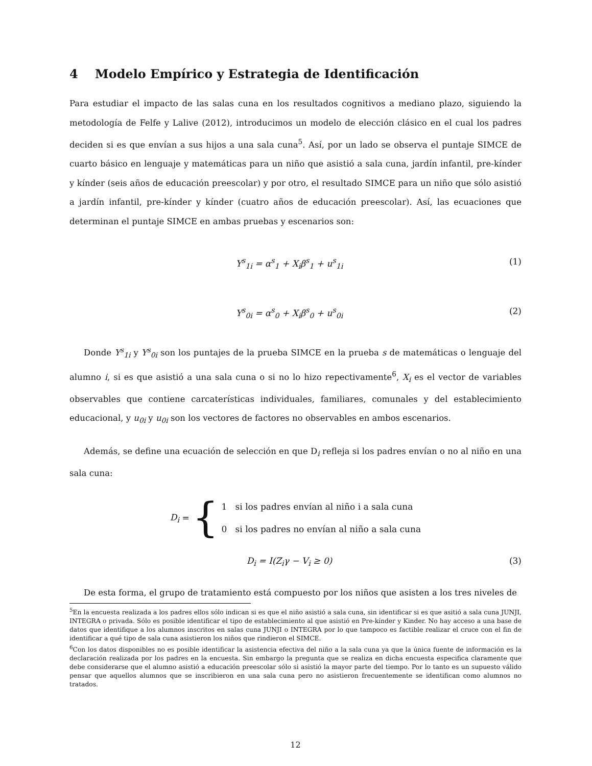4 Modelo Empírico y Estrategia de Identificación
Para estudiar el impacto de las salas cuna en los resultados cognitivos a mediano plazo, siguiendo la metodología de Felfe y Lalive (2012), introducimos un modelo de elección clásico en el cual los padres deciden si es que envían a sus hijos a una sala cuna<sup>5</sup>. Así, por un lado se observa el puntaje SIMCE de cuarto básico en lenguaje y matemáticas para un niño que asistió a sala cuna, jardín infantil, pre-kínder y kínder (seis años de educación preescolar) y por otro, el resultado SIMCE para un niño que sólo asistió a jardín infantil, pre-kínder y kínder (cuatro años de educación preescolar). Así, las ecuaciones que determinan el puntaje SIMCE en ambas pruebas y escenarios son:
Y<sup>s</sup><sub>1i</sub> = α<sup>s</sup><sub>1</sub> + X<sub>i</sub>β<sup>s</sup><sub>1</sub> + u<sup>s</sup><sub>1i</sub> (1)
Y<sup>s</sup><sub>0i</sub> = α<sup>s</sup><sub>0</sub> + X<sub>i</sub>β<sup>s</sup><sub>0</sub> + u<sup>s</sup><sub>0i</sub> (2)
Donde Y<sup>s</sup><sub>1i</sub> y Y<sup>s</sup><sub>0i</sub> son los puntajes de la prueba SIMCE en la prueba s de matemáticas o lenguaje del alumno i, si es que asistió a una sala cuna o si no lo hizo repectivamente<sup>6</sup>, X<sub>i</sub> es el vector de variables observables que contiene carcaterísticas individuales, familiares, comunales y del establecimiento educacional, y u<sub>0i</sub> y u<sub>0i</sub> son los vectores de factores no observables en ambos escenarios.
Además, se define una ecuación de selección en que D<sub>i</sub> refleja si los padres envían o no al niño en una sala cuna:
D<sub>i</sub> = {
1 si los padres envían al niño i a sala cuna
0 si los padres no envían al niño a sala cuna
D<sub>i</sub> = I(Z<sub>i</sub>γ − V<sub>i</sub> ≥ 0) (3)
De esta forma, el grupo de tratamiento está compuesto por los niños que asisten a los tres niveles de
<sup>5</sup> En la encuesta realizada a los padres ellos sólo indican si es que el niño asistió a sala cuna, sin identificar si es que asitió a sala cuna JUNJI, INTEGRA o privada. Sólo es posible identificar el tipo de establecimiento al que asistió en Pre-kínder y Kinder. No hay acceso a una base de datos que identifique a los alumnos inscritos en salas cuna JUNJI o INTEGRA por lo que tampoco es factible realizar el cruce con el fin de identificar a qué tipo de sala cuna asistieron los niños que rindieron el SIMCE.
<sup>6</sup> Con los datos disponibles no es posible identificar la asistencia efectiva del niño a la sala cuna ya que la única fuente de información es la declaración realizada por los padres en la encuesta. Sin embargo la pregunta que se realiza en dicha encuesta especifica claramente que debe considerarse que el alumno asistió a educación preescolar sólo si asistió la mayor parte del tiempo. Por lo tanto es un supuesto válido pensar que aquellos alumnos que se inscribieron en una sala cuna pero no asistieron frecuentemente se identifican como alumnos no tratados.
12